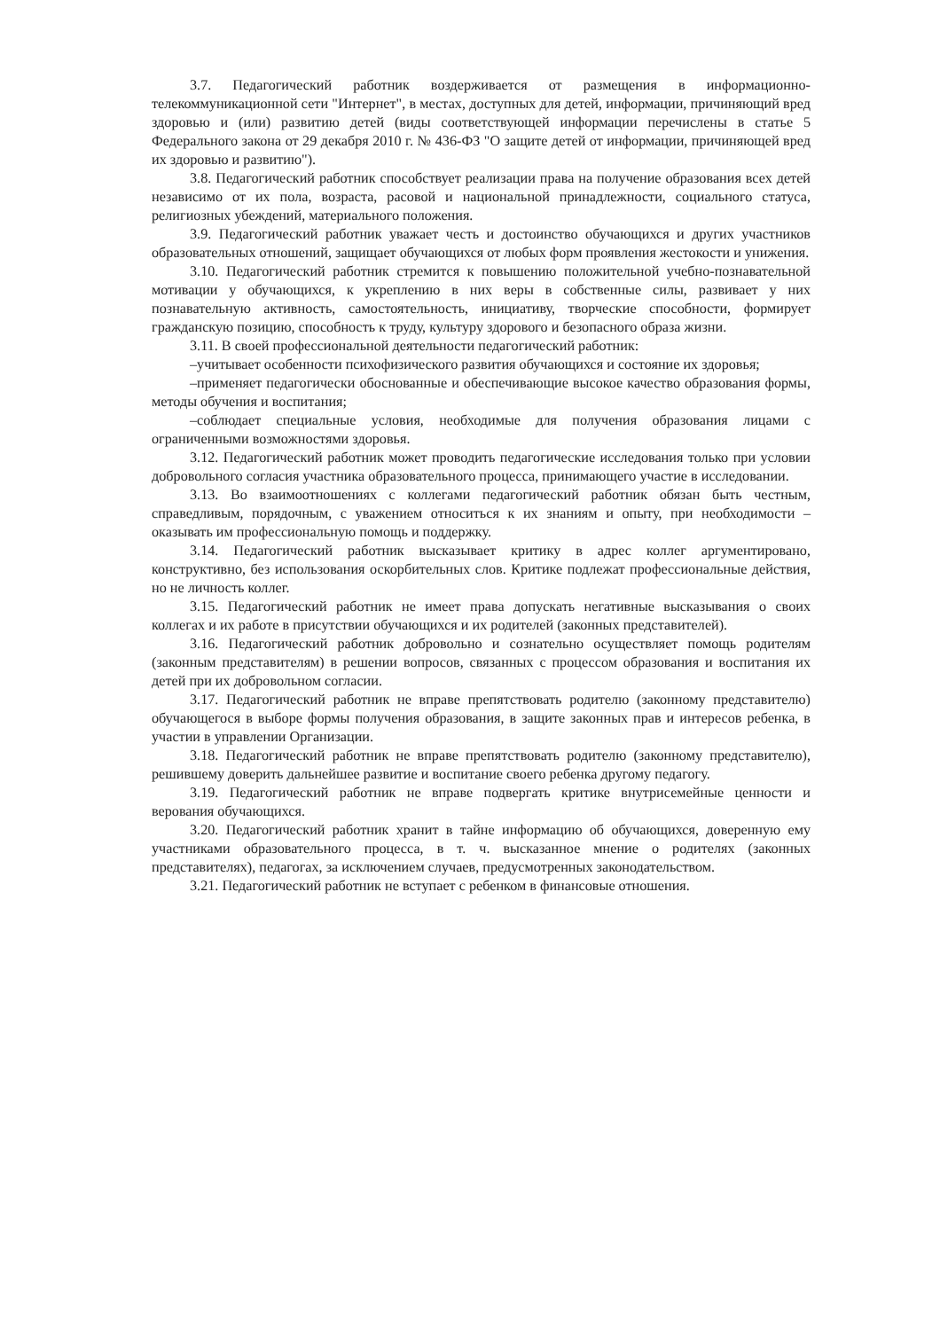3.7. Педагогический работник воздерживается от размещения в информационно-телекоммуникационной сети "Интернет", в местах, доступных для детей, информации, причиняющий вред здоровью и (или) развитию детей (виды соответствующей информации перечислены в статье 5 Федерального закона от 29 декабря 2010 г. № 436-ФЗ "О защите детей от информации, причиняющей вред их здоровью и развитию").
3.8. Педагогический работник способствует реализации права на получение образования всех детей независимо от их пола, возраста, расовой и национальной принадлежности, социального статуса, религиозных убеждений, материального положения.
3.9. Педагогический работник уважает честь и достоинство обучающихся и других участников образовательных отношений, защищает обучающихся от любых форм проявления жестокости и унижения.
3.10. Педагогический работник стремится к повышению положительной учебно-познавательной мотивации у обучающихся, к укреплению в них веры в собственные силы, развивает у них познавательную активность, самостоятельность, инициативу, творческие способности, формирует гражданскую позицию, способность к труду, культуру здорового и безопасного образа жизни.
3.11. В своей профессиональной деятельности педагогический работник:
–учитывает особенности психофизического развития обучающихся и состояние их здоровья;
–применяет педагогически обоснованные и обеспечивающие высокое качество образования формы, методы обучения и воспитания;
–соблюдает специальные условия, необходимые для получения образования лицами с ограниченными возможностями здоровья.
3.12. Педагогический работник может проводить педагогические исследования только при условии добровольного согласия участника образовательного процесса, принимающего участие в исследовании.
3.13. Во взаимоотношениях с коллегами педагогический работник обязан быть честным, справедливым, порядочным, с уважением относиться к их знаниям и опыту, при необходимости – оказывать им профессиональную помощь и поддержку.
3.14. Педагогический работник высказывает критику в адрес коллег аргументировано, конструктивно, без использования оскорбительных слов. Критике подлежат профессиональные действия, но не личность коллег.
3.15. Педагогический работник не имеет права допускать негативные высказывания о своих коллегах и их работе в присутствии обучающихся и их родителей (законных представителей).
3.16. Педагогический работник добровольно и сознательно осуществляет помощь родителям (законным представителям) в решении вопросов, связанных с процессом образования и воспитания их детей при их добровольном согласии.
3.17. Педагогический работник не вправе препятствовать родителю (законному представителю) обучающегося в выборе формы получения образования, в защите законных прав и интересов ребенка, в участии в управлении Организации.
3.18. Педагогический работник не вправе препятствовать родителю (законному представителю), решившему доверить дальнейшее развитие и воспитание своего ребенка другому педагогу.
3.19. Педагогический работник не вправе подвергать критике внутрисемейные ценности и верования обучающихся.
3.20. Педагогический работник хранит в тайне информацию об обучающихся, доверенную ему участниками образовательного процесса, в т. ч. высказанное мнение о родителях (законных представителях), педагогах, за исключением случаев, предусмотренных законодательством.
3.21. Педагогический работник не вступает с ребенком в финансовые отношения.